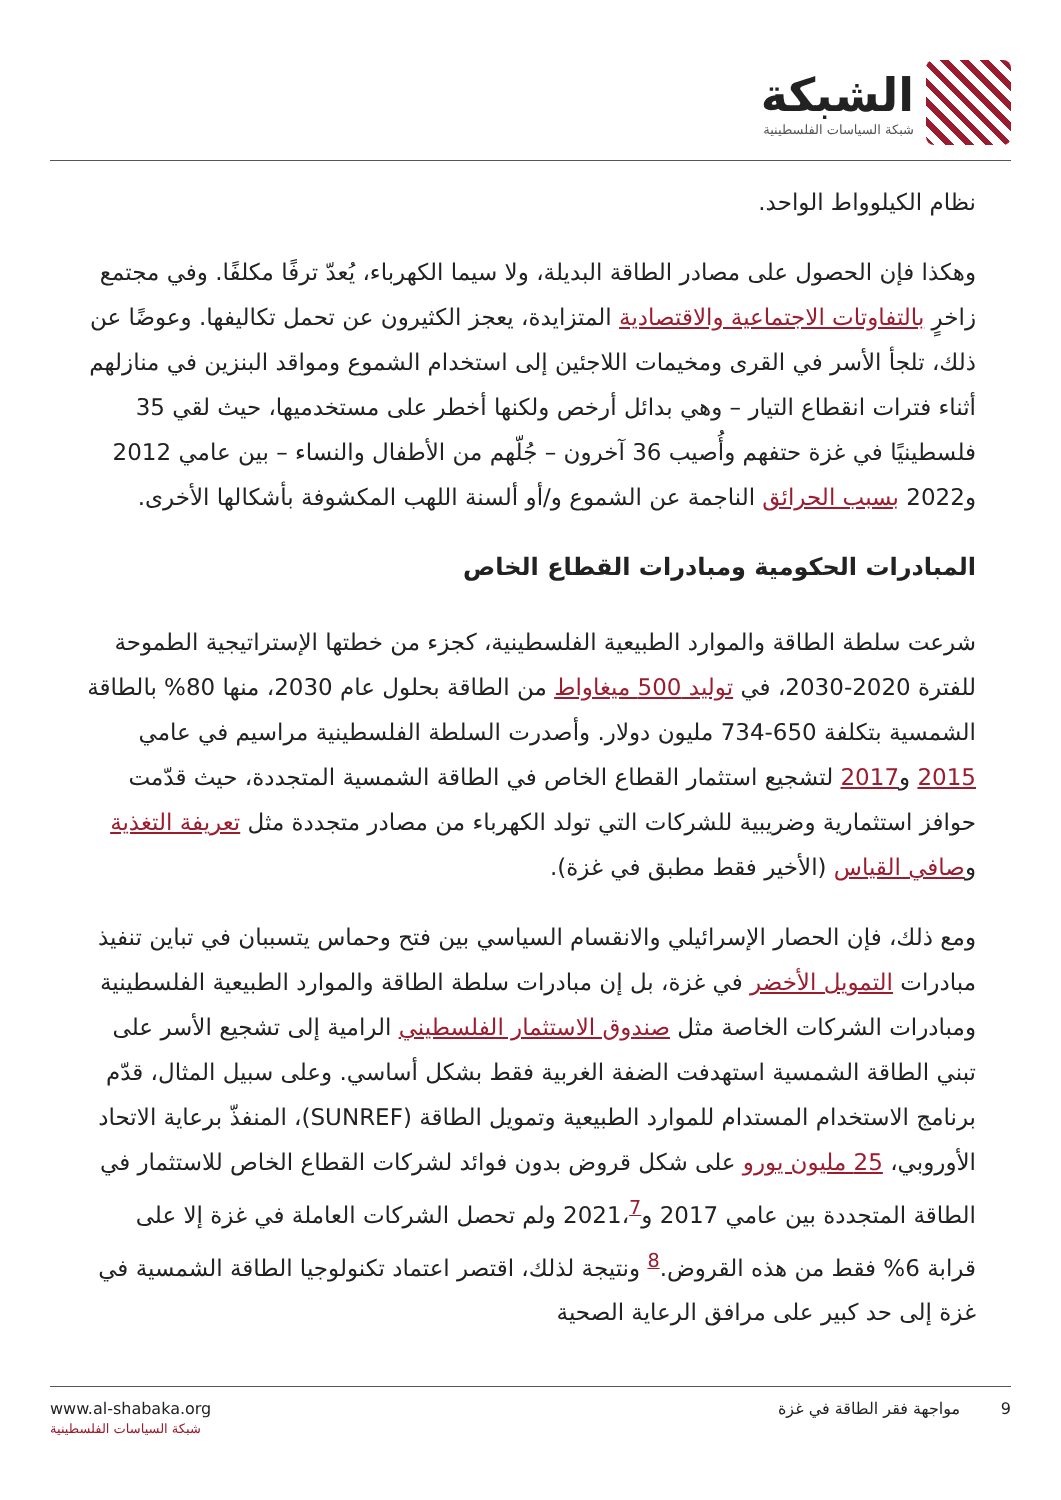الشبكة
شبكة السياسات الفلسطينية
نظام الكيلوواط الواحد.
وهكذا فإن الحصول على مصادر الطاقة البديلة، ولا سيما الكهرباء، يُعدّ ترفًا مكلفًا. وفي مجتمع زاخرٍ بالتفاوتات الاجتماعية والاقتصادية المتزايدة، يعجز الكثيرون عن تحمل تكاليفها. وعوضًا عن ذلك، تلجأ الأسر في القرى ومخيمات اللاجئين إلى استخدام الشموع ومواقد البنزين في منازلهم أثناء فترات انقطاع التيار – وهي بدائل أرخص ولكنها أخطر على مستخدميها، حيث لقي 35 فلسطينيًا في غزة حتفهم وأُصيب 36 آخرون – جُلّهم من الأطفال والنساء – بين عامي 2012 و2022 بسبب الحرائق الناجمة عن الشموع و/أو ألسنة اللهب المكشوفة بأشكالها الأخرى.
المبادرات الحكومية ومبادرات القطاع الخاص
شرعت سلطة الطاقة والموارد الطبيعية الفلسطينية، كجزء من خطتها الإستراتيجية الطموحة للفترة 2020-2030، في توليد 500 ميغاواط من الطاقة بحلول عام 2030، منها 80% بالطاقة الشمسية بتكلفة 650-734 مليون دولار. وأصدرت السلطة الفلسطينية مراسيم في عامي 2015 و2017 لتشجيع استثمار القطاع الخاص في الطاقة الشمسية المتجددة، حيث قدّمت حوافز استثمارية وضريبية للشركات التي تولد الكهرباء من مصادر متجددة مثل تعريفة التغذية وصافي القياس (الأخير فقط مطبق في غزة).
ومع ذلك، فإن الحصار الإسرائيلي والانقسام السياسي بين فتح وحماس يتسببان في تباين تنفيذ مبادرات التمويل الأخضر في غزة، بل إن مبادرات سلطة الطاقة والموارد الطبيعية الفلسطينية ومبادرات الشركات الخاصة مثل صندوق الاستثمار الفلسطيني الرامية إلى تشجيع الأسر على تبني الطاقة الشمسية استهدفت الضفة الغربية فقط بشكل أساسي. وعلى سبيل المثال، قدّم برنامج الاستخدام المستدام للموارد الطبيعية وتمويل الطاقة (SUNREF)، المنفذّ برعاية الاتحاد الأوروبي، 25 مليون يورو على شكل قروض بدون فوائد لشركات القطاع الخاص للاستثمار في الطاقة المتجددة بين عامي 2017 و2021،<sup>7</sup> ولم تحصل الشركات العاملة في غزة إلا على قرابة 6% فقط من هذه القروض.<sup>8</sup> ونتيجة لذلك، اقتصر اعتماد تكنولوجيا الطاقة الشمسية في غزة إلى حد كبير على مرافق الرعاية الصحية
www.al-shabaka.org
شبكة السياسات الفلسطينية
9 مواجهة فقر الطاقة في غزة